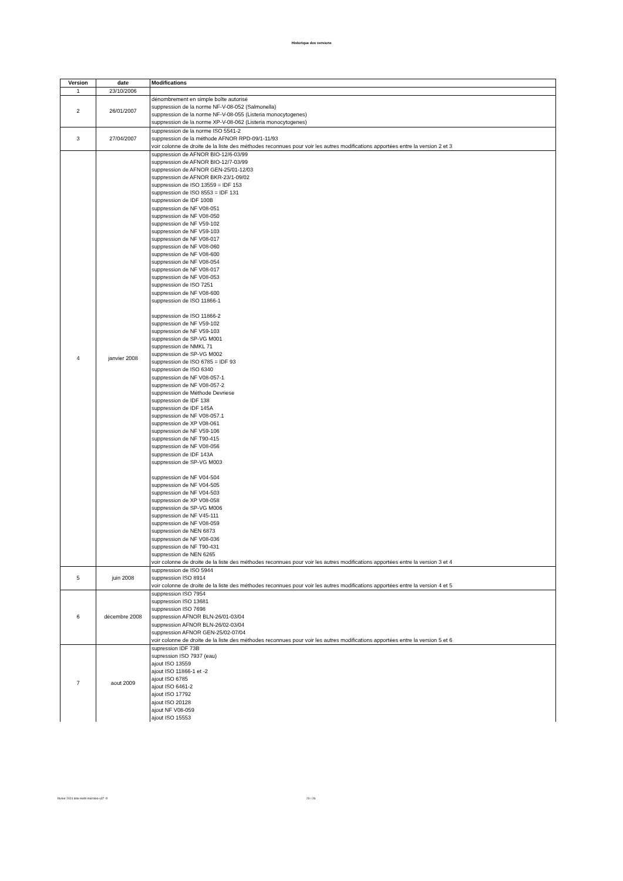Historique des versions
| Version | date | Modifications |
| --- | --- | --- |
| 1 | 23/10/2006 | |
| 2 | 26/01/2007 | dénombrement en simple boîte autorisé suppression de la norme NF-V-08-052 (Salmonella) suppression de la norme NF-V-08-055 (Listeria monocytogenes) suppression de la norme XP-V-08-062 (Listeria monocytogenes) |
| 3 | 27/04/2007 | suppression de la norme ISO 5541-2 suppression de la méthode AFNOR RPD-09/1-11/93 voir colonne de droite de la liste des méthodes reconnues pour voir les autres modifications apportées entre la version 2 et 3 |
| 4 | janvier 2008 | suppression de AFNOR BIO-12/6-03/99 suppression de AFNOR BIO-12/7-03/99 suppression de AFNOR GEN-25/01-12/03 suppression de AFNOR BKR-23/1-09/02 suppression de ISO 13559 = IDF 153 suppression de ISO 8553 = IDF 131 suppression de IDF 100B suppression de NF V08-051 suppression de NF V08-050 suppression de NF V59-102 suppression de NF V59-103 suppression de NF V08-017 suppression de NF V08-060 suppression de NF V08-600 suppression de NF V08-054 suppression de NF V08-017 suppression de NF V08-053 suppression de ISO 7251 suppression de NF V08-600 suppression de ISO 11866-1 suppression de ISO 11866-2 suppression de NF V59-102 suppression de NF V59-103 suppression de SP-VG M001 suppression de NMKL 71 suppression de SP-VG M002 suppression de ISO 6785 = IDF 93 suppression de ISO 6340 suppression de NF V08-057-1 suppression de NF V08-057-2 suppression de Méthode Devriese suppression de IDF 138 suppression de IDF 145A suppression de NF V08-057.1 suppression de XP V08-061 suppression de NF V59-106 suppression de NF T90-415 suppression de NF V08-056 suppression de IDF 143A suppression de SP-VG M003 suppression de NF V04-504 suppression de NF V04-505 suppression de NF V04-503 suppression de XP V08-058 suppression de SP-VG M006 suppression de NF V45-111 suppression de NF V08-059 suppression de NEN 6873 suppression de NF V08-036 suppression de NF T90-431 suppression de NEN 6265 voir colonne de droite de la liste des méthodes reconnues pour voir les autres modifications apportées entre la version 3 et 4 |
| 5 | juin 2008 | suppression de ISO 5944 suppression ISO 8914 voir colonne de droite de la liste des méthodes reconnues pour voir les autres modifications apportées entre la version 4 et 5 |
| 6 | décembre 2008 | suppression ISO 7954 suppression ISO 13681 suppression ISO 7698 suppression AFNOR BLN-26/01-03/04 suppression AFNOR BLN-26/02-03/04 suppression AFNOR GEN-25/02-07/04 voir colonne de droite de la liste des méthodes reconnues pour voir les autres modifications apportées entre la version 5 et 6 |
| 7 | aout 2009 | supression IDF 73B supression ISO 7937 (eau) ajout ISO 13559 ajout ISO 11866-1 et -2 ajout ISO 6785 ajout ISO 6461-2 ajout ISO 17792 ajout ISO 20128 ajout NF V08-059 ajout ISO 15553 |
février 2024 liste meth microbio-v37 -fr
20 / 26